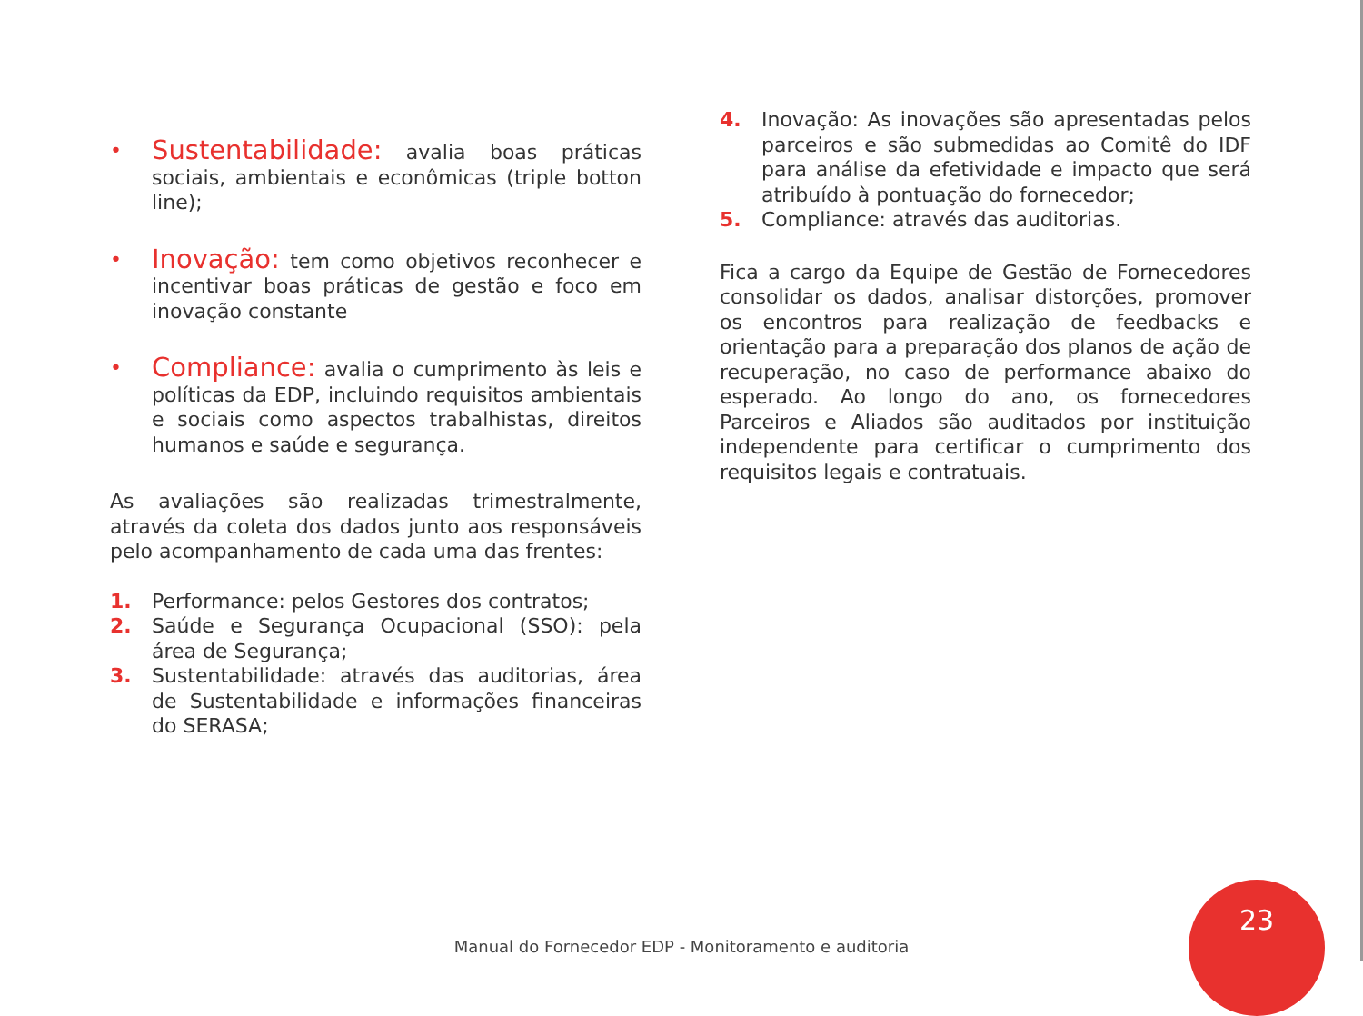• Sustentabilidade: avalia boas práticas sociais, ambientais e econômicas (triple botton line);
• Inovação: tem como objetivos reconhecer e incentivar boas práticas de gestão e foco em inovação constante
• Compliance: avalia o cumprimento às leis e políticas da EDP, incluindo requisitos ambientais e sociais como aspectos trabalhistas, direitos humanos e saúde e segurança.
As avaliações são realizadas trimestralmente, através da coleta dos dados junto aos responsáveis pelo acompanhamento de cada uma das frentes:
1. Performance: pelos Gestores dos contratos;
2. Saúde e Segurança Ocupacional (SSO): pela área de Segurança;
3. Sustentabilidade: através das auditorias, área de Sustentabilidade e informações financeiras do SERASA;
4. Inovação: As inovações são apresentadas pelos parceiros e são submedidas ao Comitê do IDF para análise da efetividade e impacto que será atribuído à pontuação do fornecedor;
5. Compliance: através das auditorias.
Fica a cargo da Equipe de Gestão de Fornecedores consolidar os dados, analisar distorções, promover os encontros para realização de feedbacks e orientação para a preparação dos planos de ação de recuperação, no caso de performance abaixo do esperado. Ao longo do ano, os fornecedores Parceiros e Aliados são auditados por instituição independente para certificar o cumprimento dos requisitos legais e contratuais.
Manual do Fornecedor EDP - Monitoramento e auditoria
23